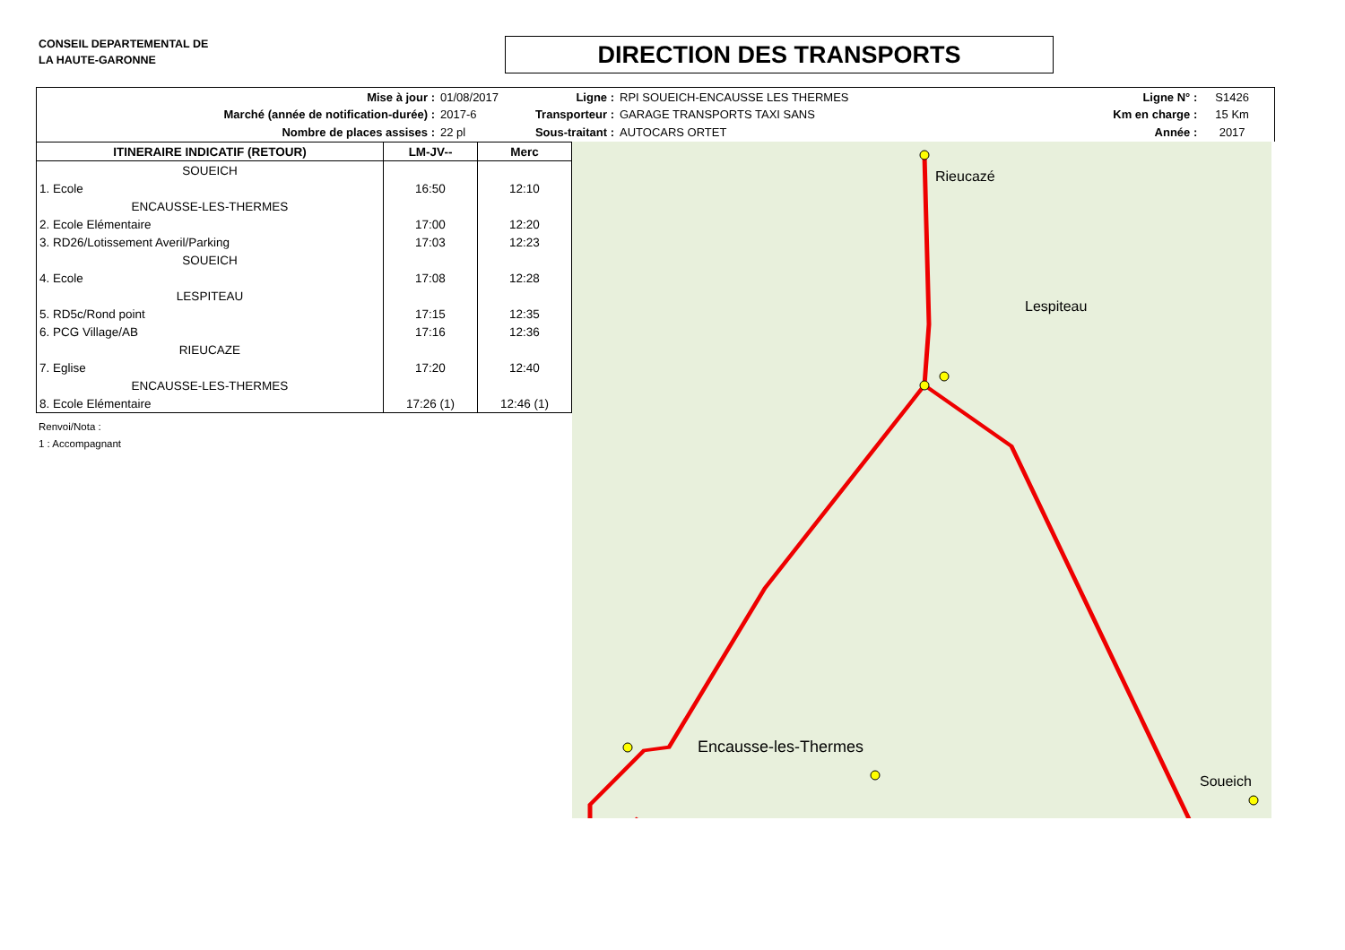CONSEIL DEPARTEMENTAL DE
LA HAUTE-GARONNE
DIRECTION DES TRANSPORTS
| Mise à jour : | 01/08/2017 |
| Marché (année de notification-durée) : | 2017-6 |
| Nombre de places assises : | 22 pl |
| Ligne : | RPI SOUEICH-ENCAUSSE LES THERMES |
| Transporteur : | GARAGE TRANSPORTS TAXI SANS |
| Sous-traitant : | AUTOCARS ORTET |
| Ligne N° : | S1426 |
| Km en charge : | 15 Km |
| Année : | 2017 |
| ITINERAIRE INDICATIF (RETOUR) | LM-JV-- | Merc |
| --- | --- | --- |
| SOUEICH | | |
| 1. Ecole | 16:50 | 12:10 |
| ENCAUSSE-LES-THERMES | | |
| 2. Ecole Elémentaire | 17:00 | 12:20 |
| 3. RD26/Lotissement Averil/Parking | 17:03 | 12:23 |
| SOUEICH | | |
| 4. Ecole | 17:08 | 12:28 |
| LESPITEAU | | |
| 5. RD5c/Rond point | 17:15 | 12:35 |
| 6. PCG Village/AB | 17:16 | 12:36 |
| RIEUCAZE | | |
| 7. Eglise | 17:20 | 12:40 |
| ENCAUSSE-LES-THERMES | | |
| 8. Ecole Elémentaire | 17:26 (1) | 12:46 (1) |
Renvoi/Nota :
1 : Accompagnant
Rieucazé
Lespiteau
Encausse-les-Thermes
Soueich